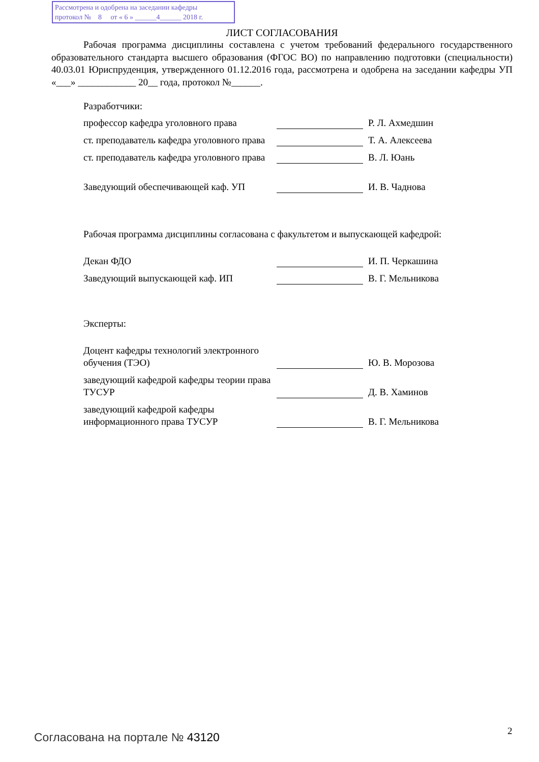Рассмотрена и одобрена на заседании кафедры
протокол № 8 от « 6 » ______4______ 2018 г.
ЛИСТ СОГЛАСОВАНИЯ
Рабочая программа дисциплины составлена с учетом требований федерального государственного образовательного стандарта высшего образования (ФГОС ВО) по направлению подготовки (специальности) 40.03.01 Юриспруденция, утвержденного 01.12.2016 года, рассмотрена и одобрена на заседании кафедры УП «___» ____________ 20__ года, протокол №______.
Разработчики:
профессор кафедра уголовного права
Р. Л. Ахмедшин
ст. преподаватель кафедра уголовного права
Т. А. Алексеева
ст. преподаватель кафедра уголовного права
В. Л. Юань
Заведующий обеспечивающей каф. УП
И. В. Чаднова
Рабочая программа дисциплины согласована с факультетом и выпускающей кафедрой:
Декан ФДО
И. П. Черкашина
Заведующий выпускающей каф. ИП
В. Г. Мельникова
Эксперты:
Доцент кафедры технологий электронного обучения (ТЭО)
Ю. В. Морозова
заведующий кафедрой кафедры теории права ТУСУР
Д. В. Хаминов
заведующий кафедрой кафедры информационного права ТУСУР
В. Г. Мельникова
Согласована на портале № 43120 2